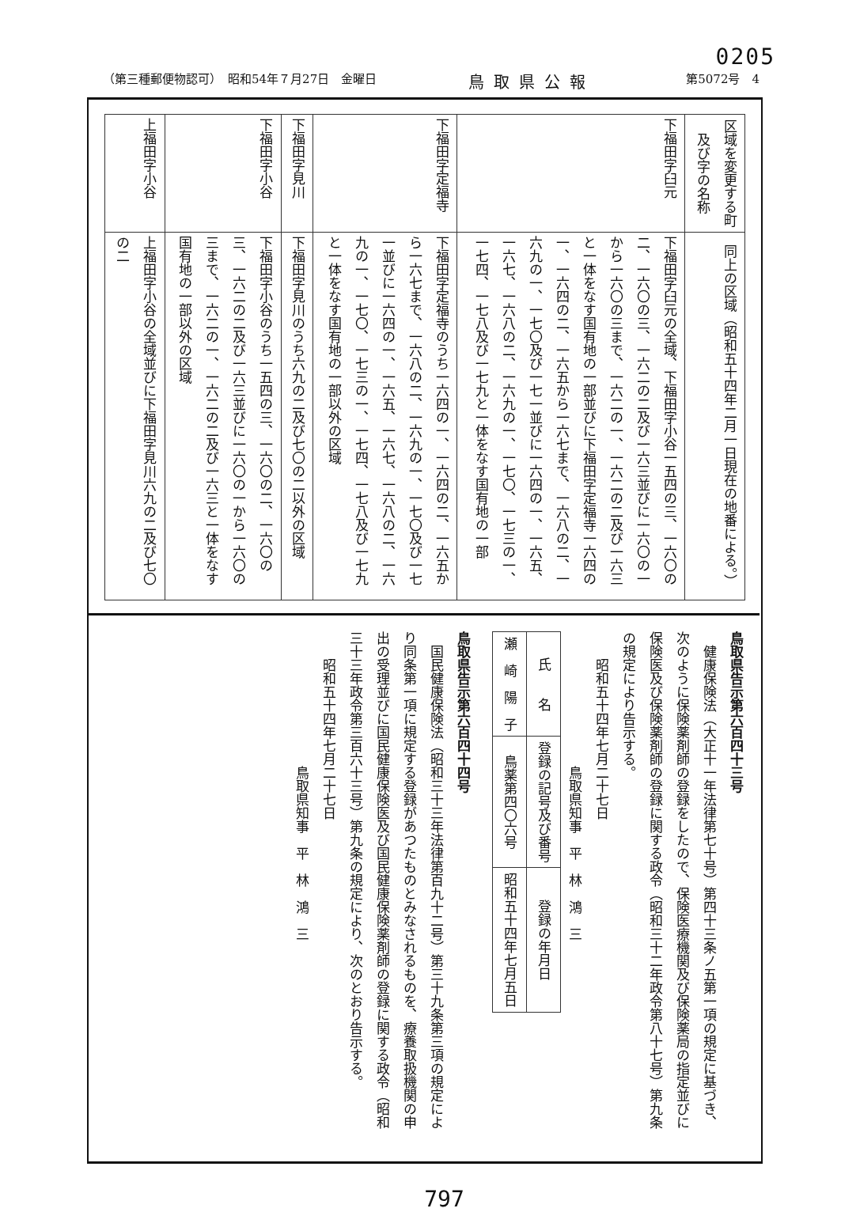0205
（第三種郵便物認可）　昭和54年７月27日　金曜日 鳥取県公報 第5072号　4
| 区域を変更する町及び字の名称 | 同上の区域（昭和五十四年二月一日現在の地番による。） |
| --- | --- |
| 下福田字臼元 | 下福田字臼元の全域、下福田字小谷一五四の三、一六〇の二、一六〇の三、一六二の二及び一六三並びに一六〇の一から一六〇の三まで、一六二の一、一六二の二及び一六三と一体をなす国有地の一部並びに下福田字定福寺一六四の一、一六四の二、一六五から一六七まで、一六八の二、一六九の一、一七〇及び一七一並びに一六四の一、一六五、一六七、一六八の二、一六九の一、一七〇、一七三の一、一七四、一七八及び一七九と一体をなす国有地の一部 |
| 下福田字定福寺 | 下福田字定福寺のうち一六四の一、一六四の二、一六五から一六七まで、一六八の二、一六九の一、一七〇及び一七一並びに一六四の一、一六五、一六七、一六八の二、一六九の一、一七〇、一七三の一、一七四、一七八及び一七九と一体をなす国有地の一部以外の区域 |
| 下福田字見川 | 下福田字見川のうち六九の二及び七〇の二以外の区域 |
| 下福田字小谷 | 下福田字小谷のうち一五四の三、一六〇の二、一六〇の三、一六二の二及び一六三並びに一六〇の一から一六〇の三まで、一六二の一、一六二の二及び一六三と一体をなす国有地の一部以外の区域 |
| 上福田字小谷 | 上福田字小谷の全域並びに下福田字見川六九の二及び七〇の二 |
鳥取県告示第六百四十三号
　健康保険法（大正十一年法律第七十号）第四十三条ノ五第一項の規定に基づき、次のように保険薬剤師の登録をしたので、保険医療機関及び保険薬局の指定並びに保険医及び保険薬剤師の登録に関する政令（昭和三十二年政令第八十七号）第九条の規定により告示する。
　　昭和五十四年七月二十七日
　　　　　　　　　　鳥取県知事　平　林　鴻　三
| 氏 名 | 登録の記号及び番号 | 登録の年月日 |
| 瀬 崎 陽 子 | 鳥薬第四〇六号 | 昭和五十四年七月五日 |
鳥取県告示第六百四十四号
　国民健康保険法（昭和三十三年法律第百九十二号）第三十九条第三項の規定により同条第一項に規定する登録があつたものとみなされるものを、療養取扱機関の申出の受理並びに国民健康保険医及び国民健康保険薬剤師の登録に関する政令（昭和三十三年政令第三百六十三号）第九条の規定により、次のとおり告示する。
　　昭和五十四年七月二十七日
　　　　　　　　　　鳥取県知事　平　林　鴻　三
797